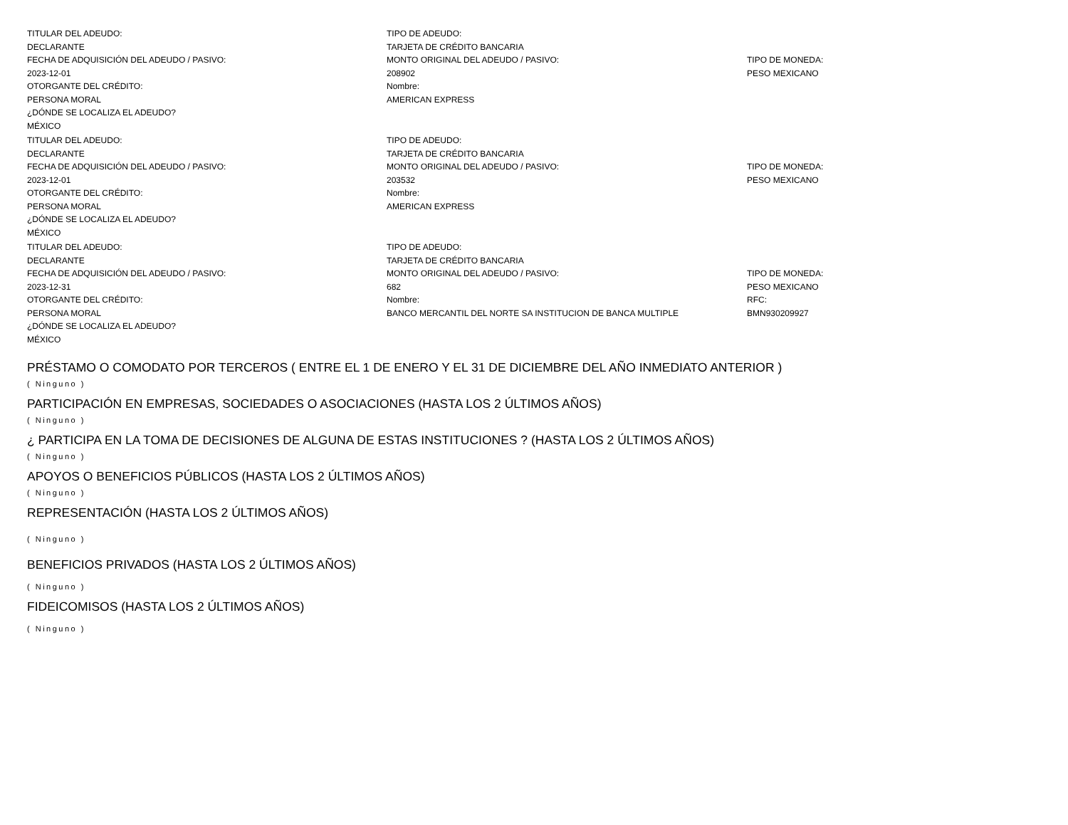TITULAR DEL ADEUDO:
DECLARANTE
TIPO DE ADEUDO:
TARJETA DE CRÉDITO BANCARIA
FECHA DE ADQUISICIÓN DEL ADEUDO / PASIVO:
2023-12-01
MONTO ORIGINAL DEL ADEUDO / PASIVO:
208902
TIPO DE MONEDA:
PESO MEXICANO
OTORGANTE DEL CRÉDITO:
PERSONA MORAL
Nombre:
AMERICAN EXPRESS
¿DÓNDE SE LOCALIZA EL ADEUDO?
MÉXICO
TITULAR DEL ADEUDO:
DECLARANTE
TIPO DE ADEUDO:
TARJETA DE CRÉDITO BANCARIA
FECHA DE ADQUISICIÓN DEL ADEUDO / PASIVO:
2023-12-01
MONTO ORIGINAL DEL ADEUDO / PASIVO:
203532
TIPO DE MONEDA:
PESO MEXICANO
OTORGANTE DEL CRÉDITO:
PERSONA MORAL
Nombre:
AMERICAN EXPRESS
¿DÓNDE SE LOCALIZA EL ADEUDO?
MÉXICO
TITULAR DEL ADEUDO:
DECLARANTE
TIPO DE ADEUDO:
TARJETA DE CRÉDITO BANCARIA
FECHA DE ADQUISICIÓN DEL ADEUDO / PASIVO:
2023-12-31
MONTO ORIGINAL DEL ADEUDO / PASIVO:
682
TIPO DE MONEDA:
PESO MEXICANO
OTORGANTE DEL CRÉDITO:
PERSONA MORAL
Nombre:
BANCO MERCANTIL DEL NORTE SA INSTITUCION DE BANCA MULTIPLE
RFC:
BMN930209927
¿DÓNDE SE LOCALIZA EL ADEUDO?
MÉXICO
PRÉSTAMO O COMODATO POR TERCEROS ( ENTRE EL 1 DE ENERO Y EL 31 DE DICIEMBRE DEL AÑO INMEDIATO ANTERIOR )
( Ninguno )
PARTICIPACIÓN EN EMPRESAS, SOCIEDADES O ASOCIACIONES (HASTA LOS 2 ÚLTIMOS AÑOS)
( Ninguno )
¿ PARTICIPA EN LA TOMA DE DECISIONES DE ALGUNA DE ESTAS INSTITUCIONES ? (HASTA LOS 2 ÚLTIMOS AÑOS)
( Ninguno )
APOYOS O BENEFICIOS PÚBLICOS (HASTA LOS 2 ÚLTIMOS AÑOS)
( Ninguno )
REPRESENTACIÓN (HASTA LOS 2 ÚLTIMOS AÑOS)
( Ninguno )
BENEFICIOS PRIVADOS (HASTA LOS 2 ÚLTIMOS AÑOS)
( Ninguno )
FIDEICOMISOS (HASTA LOS 2 ÚLTIMOS AÑOS)
( Ninguno )